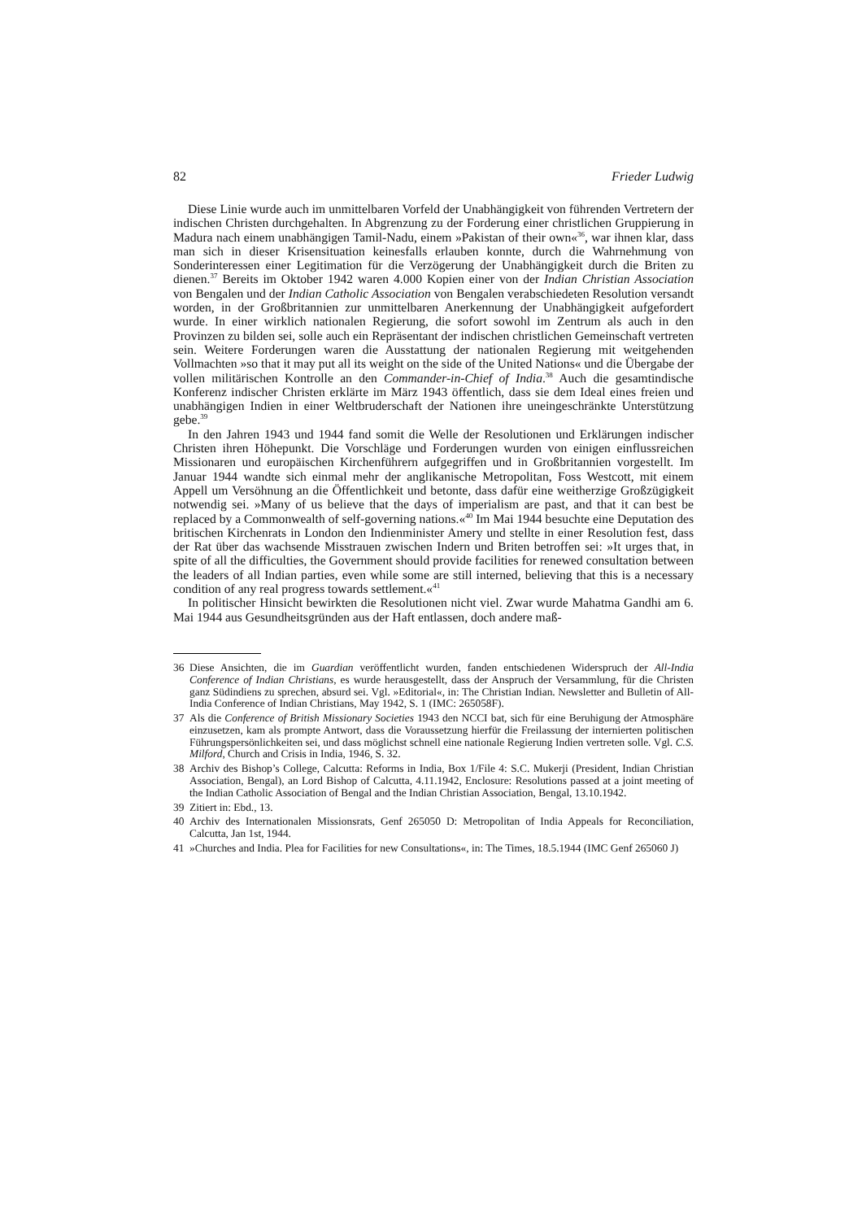82 Frieder Ludwig
Diese Linie wurde auch im unmittelbaren Vorfeld der Unabhängigkeit von führenden Vertretern der indischen Christen durchgehalten. In Abgrenzung zu der Forderung einer christlichen Gruppierung in Madura nach einem unabhängigen Tamil-Nadu, einem »Pakistan of their own«<sup>36</sup>, war ihnen klar, dass man sich in dieser Krisensituation keinesfalls erlauben konnte, durch die Wahrnehmung von Sonderinteressen einer Legitimation für die Verzögerung der Unabhängigkeit durch die Briten zu dienen.<sup>37</sup> Bereits im Oktober 1942 waren 4.000 Kopien einer von der Indian Christian Association von Bengalen und der Indian Catholic Association von Bengalen verabschiedeten Resolution versandt worden, in der Großbritannien zur unmittelbaren Anerkennung der Unabhängigkeit aufgefordert wurde. In einer wirklich nationalen Regierung, die sofort sowohl im Zentrum als auch in den Provinzen zu bilden sei, solle auch ein Repräsentant der indischen christlichen Gemeinschaft vertreten sein. Weitere Forderungen waren die Ausstattung der nationalen Regierung mit weitgehenden Vollmachten »so that it may put all its weight on the side of the United Nations« und die Übergabe der vollen militärischen Kontrolle an den Commander-in-Chief of India.<sup>38</sup> Auch die gesamtindische Konferenz indischer Christen erklärte im März 1943 öffentlich, dass sie dem Ideal eines freien und unabhängigen Indien in einer Weltbruderschaft der Nationen ihre uneingeschränkte Unterstützung gebe.<sup>39</sup>
In den Jahren 1943 und 1944 fand somit die Welle der Resolutionen und Erklärungen indischer Christen ihren Höhepunkt. Die Vorschläge und Forderungen wurden von einigen einflussreichen Missionaren und europäischen Kirchenführern aufgegriffen und in Großbritannien vorgestellt. Im Januar 1944 wandte sich einmal mehr der anglikanische Metropolitan, Foss Westcott, mit einem Appell um Versöhnung an die Öffentlichkeit und betonte, dass dafür eine weitherzige Großzügigkeit notwendig sei. »Many of us believe that the days of imperialism are past, and that it can best be replaced by a Commonwealth of self-governing nations.«<sup>40</sup> Im Mai 1944 besuchte eine Deputation des britischen Kirchenrats in London den Indienminister Amery und stellte in einer Resolution fest, dass der Rat über das wachsende Misstrauen zwischen Indern und Briten betroffen sei: »It urges that, in spite of all the difficulties, the Government should provide facilities for renewed consultation between the leaders of all Indian parties, even while some are still interned, believing that this is a necessary condition of any real progress towards settlement.«<sup>41</sup>
In politischer Hinsicht bewirkten die Resolutionen nicht viel. Zwar wurde Mahatma Gandhi am 6. Mai 1944 aus Gesundheitsgründen aus der Haft entlassen, doch andere maß-
36 Diese Ansichten, die im Guardian veröffentlicht wurden, fanden entschiedenen Widerspruch der All-India Conference of Indian Christians, es wurde herausgestellt, dass der Anspruch der Versammlung, für die Christen ganz Südindiens zu sprechen, absurd sei. Vgl. »Editorial«, in: The Christian Indian. Newsletter and Bulletin of All-India Conference of Indian Christians, May 1942, S. 1 (IMC: 265058F).
37 Als die Conference of British Missionary Societies 1943 den NCCI bat, sich für eine Beruhigung der Atmosphäre einzusetzen, kam als prompte Antwort, dass die Voraussetzung hierfür die Freilassung der internierten politischen Führungspersönlichkeiten sei, und dass möglichst schnell eine nationale Regierung Indien vertreten solle. Vgl. C.S. Milford, Church and Crisis in India, 1946, S. 32.
38 Archiv des Bishop’s College, Calcutta: Reforms in India, Box 1/File 4: S.C. Mukerji (President, Indian Christian Association, Bengal), an Lord Bishop of Calcutta, 4.11.1942, Enclosure: Resolutions passed at a joint meeting of the Indian Catholic Association of Bengal and the Indian Christian Association, Bengal, 13.10.1942.
39 Zitiert in: Ebd., 13.
40 Archiv des Internationalen Missionsrats, Genf 265050 D: Metropolitan of India Appeals for Reconciliation, Calcutta, Jan 1st, 1944.
41 »Churches and India. Plea for Facilities for new Consultations«, in: The Times, 18.5.1944 (IMC Genf 265060 J)